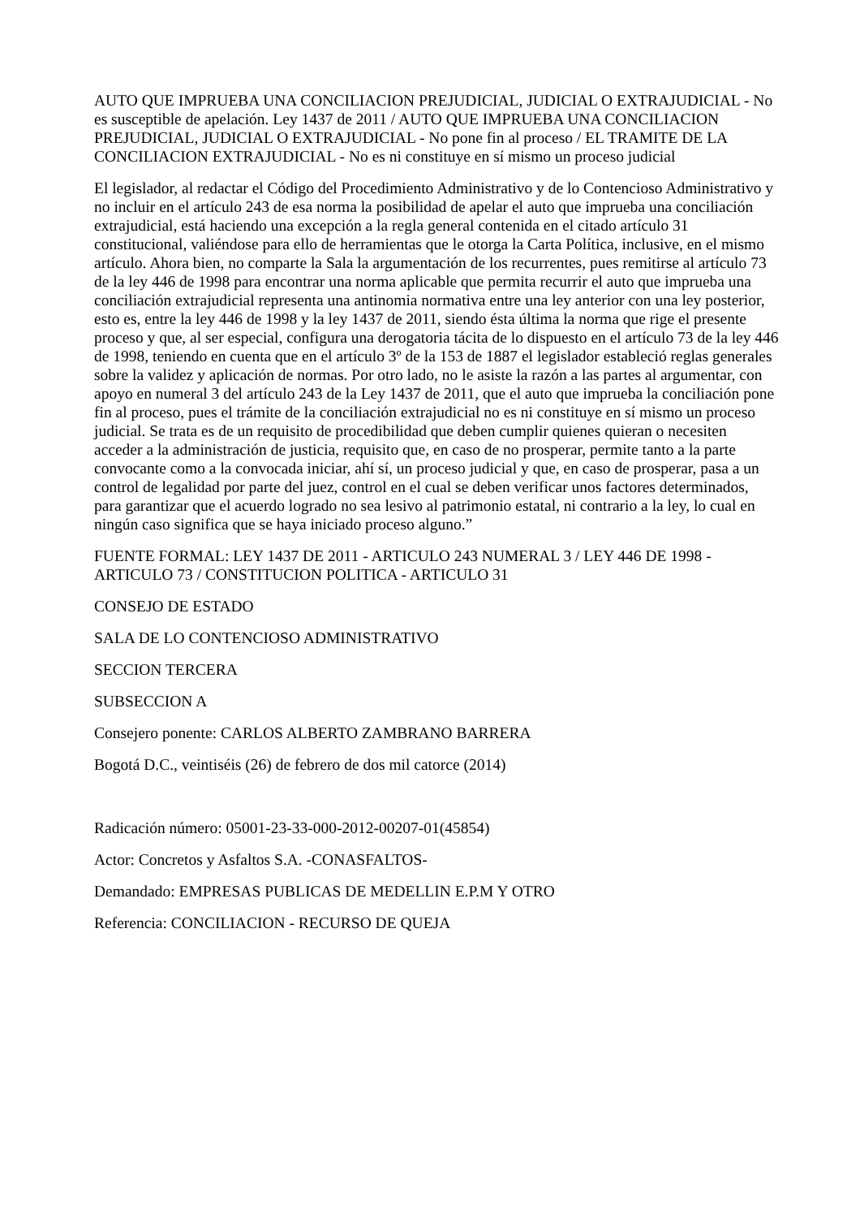AUTO QUE IMPRUEBA UNA CONCILIACION PREJUDICIAL, JUDICIAL O EXTRAJUDICIAL - No es susceptible de apelación. Ley 1437 de 2011 / AUTO QUE IMPRUEBA UNA CONCILIACION PREJUDICIAL, JUDICIAL O EXTRAJUDICIAL - No pone fin al proceso / EL TRAMITE DE LA CONCILIACION EXTRAJUDICIAL - No es ni constituye en sí mismo un proceso judicial
El legislador, al redactar el Código del Procedimiento Administrativo y de lo Contencioso Administrativo y no incluir en el artículo 243 de esa norma la posibilidad de apelar el auto que imprueba una conciliación extrajudicial, está haciendo una excepción a la regla general contenida en el citado artículo 31 constitucional, valiéndose para ello de herramientas que le otorga la Carta Política, inclusive, en el mismo artículo. Ahora bien, no comparte la Sala la argumentación de los recurrentes, pues remitirse al artículo 73 de la ley 446 de 1998 para encontrar una norma aplicable que permita recurrir el auto que imprueba una conciliación extrajudicial representa una antinomia normativa entre una ley anterior con una ley posterior, esto es, entre la ley 446 de 1998 y la ley 1437 de 2011, siendo ésta última la norma que rige el presente proceso y que, al ser especial, configura una derogatoria tácita de lo dispuesto en el artículo 73 de la ley 446 de 1998, teniendo en cuenta que en el artículo 3º de la 153 de 1887 el legislador estableció reglas generales sobre la validez y aplicación de normas. Por otro lado, no le asiste la razón a las partes al argumentar, con apoyo en numeral 3 del artículo 243 de la Ley 1437 de 2011, que el auto que imprueba la conciliación pone fin al proceso, pues el trámite de la conciliación extrajudicial no es ni constituye en sí mismo un proceso judicial. Se trata es de un requisito de procedibilidad que deben cumplir quienes quieran o necesiten acceder a la administración de justicia, requisito que, en caso de no prosperar, permite tanto a la parte convocante como a la convocada iniciar, ahí sí, un proceso judicial y que, en caso de prosperar, pasa a un control de legalidad por parte del juez, control en el cual se deben verificar unos factores determinados, para garantizar que el acuerdo logrado no sea lesivo al patrimonio estatal, ni contrario a la ley, lo cual en ningún caso significa que se haya iniciado proceso alguno.”
FUENTE FORMAL: LEY 1437 DE 2011 - ARTICULO 243 NUMERAL 3 / LEY 446 DE 1998 - ARTICULO 73 / CONSTITUCION POLITICA - ARTICULO 31
CONSEJO DE ESTADO
SALA DE LO CONTENCIOSO ADMINISTRATIVO
SECCION TERCERA
SUBSECCION A
Consejero ponente: CARLOS ALBERTO ZAMBRANO BARRERA
Bogotá D.C., veintiséis (26) de febrero de dos mil catorce (2014)
Radicación número: 05001-23-33-000-2012-00207-01(45854)
Actor: Concretos y Asfaltos S.A. -CONASFALTOS-
Demandado: EMPRESAS PUBLICAS DE MEDELLIN E.P.M Y OTRO
Referencia: CONCILIACION - RECURSO DE QUEJA